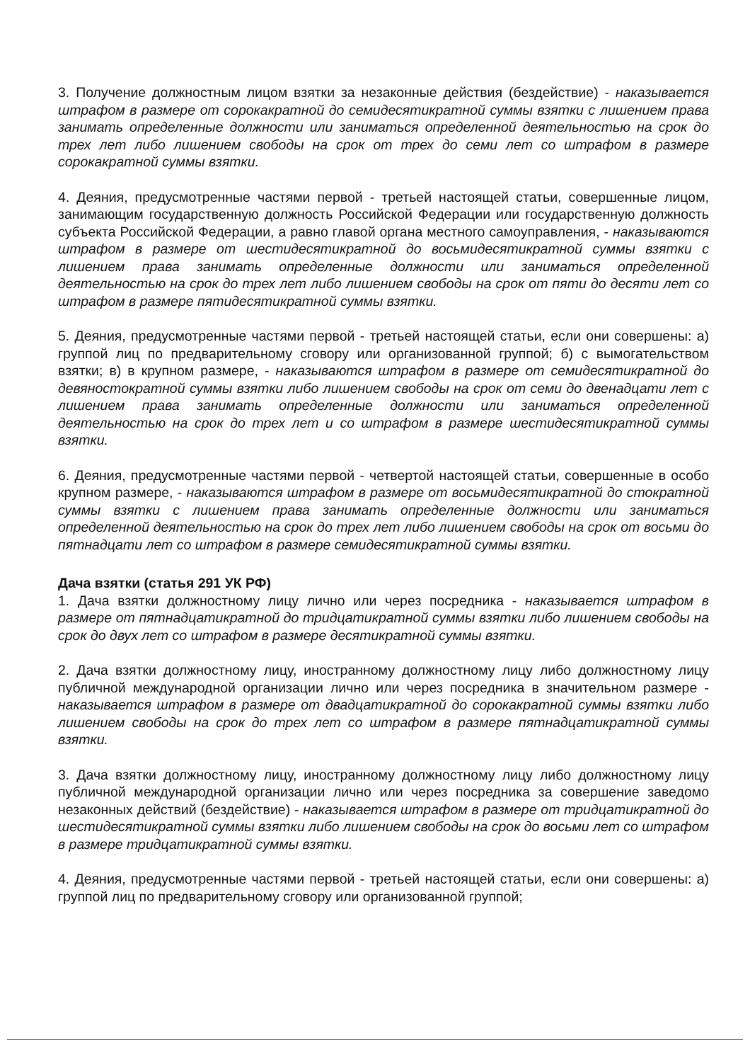3. Получение должностным лицом взятки за незаконные действия (бездействие) - наказывается штрафом в размере от сорокакратной до семидесятикратной суммы взятки с лишением права занимать определенные должности или заниматься определенной деятельностью на срок до трех лет либо лишением свободы на срок от трех до семи лет со штрафом в размере сорокакратной суммы взятки.
4. Деяния, предусмотренные частями первой - третьей настоящей статьи, совершенные лицом, занимающим государственную должность Российской Федерации или государственную должность субъекта Российской Федерации, а равно главой органа местного самоуправления, - наказываются штрафом в размере от шестидесятикратной до восьмидесятикратной суммы взятки с лишением права занимать определенные должности или заниматься определенной деятельностью на срок до трех лет либо лишением свободы на срок от пяти до десяти лет со штрафом в размере пятидесятикратной суммы взятки.
5. Деяния, предусмотренные частями первой - третьей настоящей статьи, если они совершены: а) группой лиц по предварительному сговору или организованной группой; б) с вымогательством взятки; в) в крупном размере, - наказываются штрафом в размере от семидесятикратной до девяностократной суммы взятки либо лишением свободы на срок от семи до двенадцати лет с лишением права занимать определенные должности или заниматься определенной деятельностью на срок до трех лет и со штрафом в размере шестидесятикратной суммы взятки.
6. Деяния, предусмотренные частями первой - четвертой настоящей статьи, совершенные в особо крупном размере, - наказываются штрафом в размере от восьмидесятикратной до стократной суммы взятки с лишением права занимать определенные должности или заниматься определенной деятельностью на срок до трех лет либо лишением свободы на срок от восьми до пятнадцати лет со штрафом в размере семидесятикратной суммы взятки.
Дача взятки (статья 291 УК РФ)
1. Дача взятки должностному лицу лично или через посредника - наказывается штрафом в размере от пятнадцатикратной до тридцатикратной суммы взятки либо лишением свободы на срок до двух лет со штрафом в размере десятикратной суммы взятки.
2. Дача взятки должностному лицу, иностранному должностному лицу либо должностному лицу публичной международной организации лично или через посредника в значительном размере - наказывается штрафом в размере от двадцатикратной до сорокакратной суммы взятки либо лишением свободы на срок до трех лет со штрафом в размере пятнадцатикратной суммы взятки.
3. Дача взятки должностному лицу, иностранному должностному лицу либо должностному лицу публичной международной организации лично или через посредника за совершение заведомо незаконных действий (бездействие) - наказывается штрафом в размере от тридцатикратной до шестидесятикратной суммы взятки либо лишением свободы на срок до восьми лет со штрафом в размере тридцатикратной суммы взятки.
4. Деяния, предусмотренные частями первой - третьей настоящей статьи, если они совершены: а) группой лиц по предварительному сговору или организованной группой;